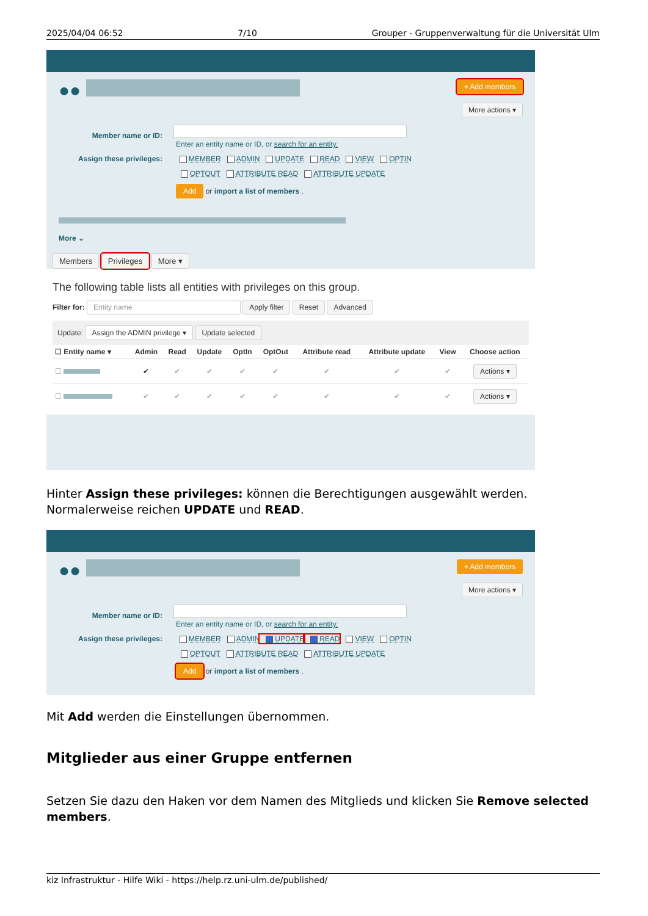2025/04/04 06:52 7/10 Grouper - Gruppenverwaltung für die Universität Ulm
●●
+ Add members
More actions ▾
Member name or ID:
Enter an entity name or ID, or search for an entity.
Assign these privileges: MEMBER ADMIN UPDATE READ VIEW OPTIN
OPTOUT ATTRIBUTE READ ATTRIBUTE UPDATE
Add or import a list of members .
More ⌄
Members Privileges More ▾
The following table lists all entities with privileges on this group.
Filter for: Entity name Apply filter Reset Advanced
Update: Assign the ADMIN privilege ▾ Update selected
| ☐ Entity name ▾ | Admin | Read | Update | OptIn | OptOut | Attribute read | Attribute update | View | Choose action |
| --- | --- | --- | --- | --- | --- | --- | --- | --- | --- |
| ☐ | ✔ | ✔ | ✔ | ✔ | ✔ | ✔ | ✔ | ✔ | Actions ▾ |
| ☐ | ✔ | ✔ | ✔ | ✔ | ✔ | ✔ | ✔ | ✔ | Actions ▾ |
Hinter Assign these privileges: können die Berechtigungen ausgewählt werden. Normalerweise reichen UPDATE und READ.
●●
+ Add members
More actions ▾
Member name or ID:
Enter an entity name or ID, or search for an entity.
Assign these privileges: MEMBER ADMIN UPDATE READ VIEW OPTIN
OPTOUT ATTRIBUTE READ ATTRIBUTE UPDATE
Add or import a list of members .
Mit Add werden die Einstellungen übernommen.
Mitglieder aus einer Gruppe entfernen
Setzen Sie dazu den Haken vor dem Namen des Mitglieds und klicken Sie Remove selected members.
kiz Infrastruktur - Hilfe Wiki - https://help.rz.uni-ulm.de/published/